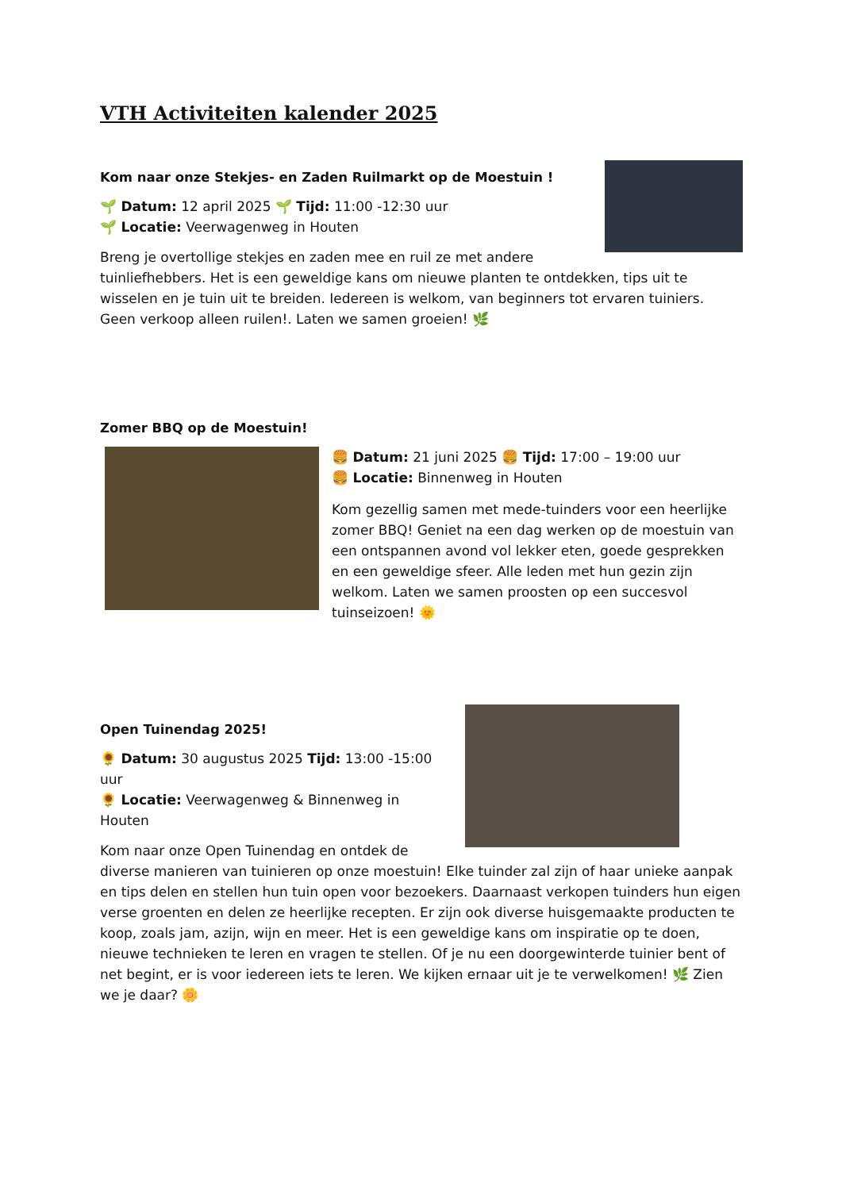VTH Activiteiten kalender 2025
Kom naar onze Stekjes- en Zaden Ruilmarkt op de Moestuin !
🌱 Datum: 12 april 2025 🌱 Tijd: 11:00 -12:30 uur
🌱 Locatie: Veerwagenweg in Houten
Breng je overtollige stekjes en zaden mee en ruil ze met andere tuinliefhebbers. Het is een geweldige kans om nieuwe planten te ontdekken, tips uit te wisselen en je tuin uit te breiden. Iedereen is welkom, van beginners tot ervaren tuiniers. Geen verkoop alleen ruilen!. Laten we samen groeien! 🌿
Zomer BBQ op de Moestuin!
🍔 Datum: 21 juni 2025 🍔 Tijd: 17:00 – 19:00 uur
🍔 Locatie: Binnenweg in Houten
Kom gezellig samen met mede-tuinders voor een heerlijke zomer BBQ! Geniet na een dag werken op de moestuin van een ontspannen avond vol lekker eten, goede gesprekken en een geweldige sfeer. Alle leden met hun gezin zijn welkom. Laten we samen proosten op een succesvol tuinseizoen! 🌞
Open Tuinendag 2025!
🌻 Datum: 30 augustus 2025 Tijd: 13:00 -15:00 uur
🌻 Locatie: Veerwagenweg & Binnenweg in Houten
Kom naar onze Open Tuinendag en ontdek de diverse manieren van tuinieren op onze moestuin! Elke tuinder zal zijn of haar unieke aanpak en tips delen en stellen hun tuin open voor bezoekers. Daarnaast verkopen tuinders hun eigen verse groenten en delen ze heerlijke recepten. Er zijn ook diverse huisgemaakte producten te koop, zoals jam, azijn, wijn en meer. Het is een geweldige kans om inspiratie op te doen, nieuwe technieken te leren en vragen te stellen. Of je nu een doorgewinterde tuinier bent of net begint, er is voor iedereen iets te leren. We kijken ernaar uit je te verwelkomen! 🌿 Zien we je daar? 🌼